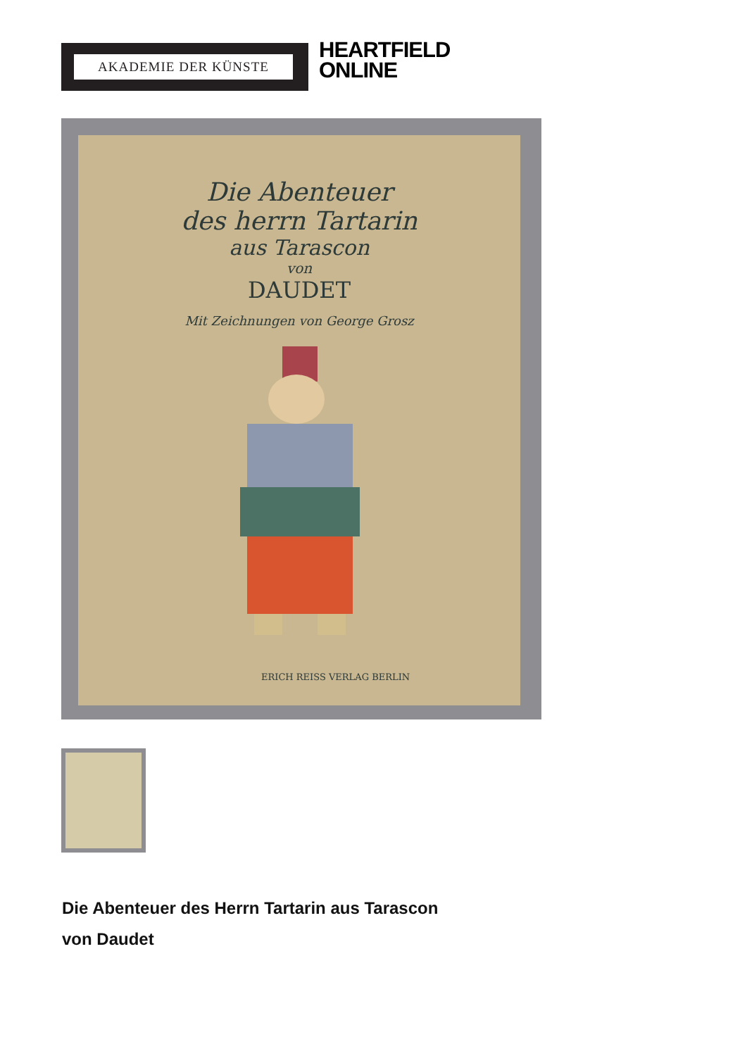AKADEMIE DER KÜNSTE
HEARTFIELD
ONLINE
Die Abenteuer
des herrn Tartarin
aus Tarascon
von
DAUDET
Mit Zeichnungen von George Grosz
ERICH REISS VERLAG BERLIN
Die Abenteuer des Herrn Tartarin aus Tarascon
von Daudet